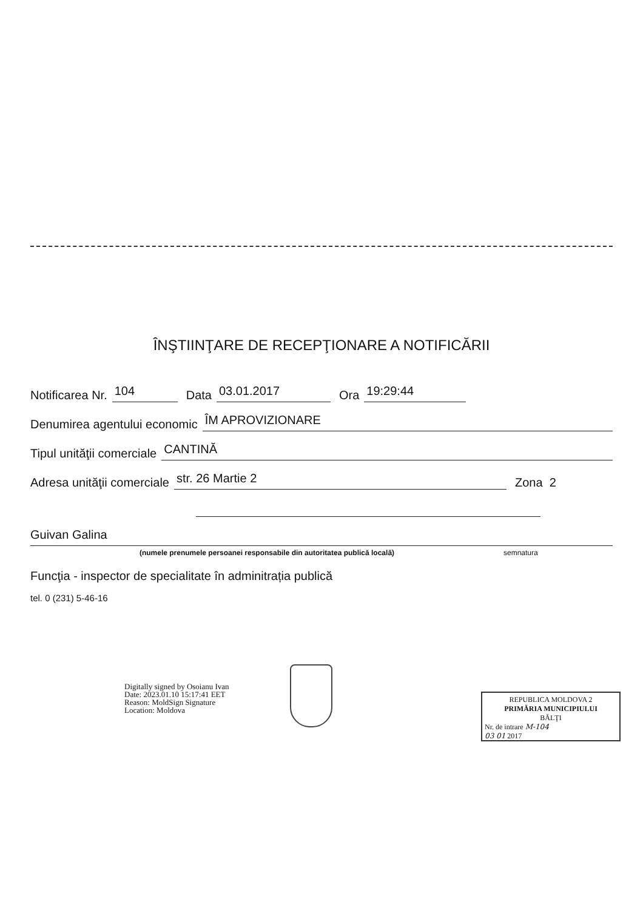ÎNŞTIINŢARE DE RECEPŢIONARE A NOTIFICĂRII
Notificarea Nr. 104 Data 03.01.2017 Ora 19:29:44
Denumirea agentului economic ÎM APROVIZIONARE
Tipul unităţii comerciale CANTINĂ
Adresa unităţii comerciale str. 26 Martie 2 Zona 2
Guivan Galina
(numele prenumele persoanei responsabile din autoritatea publică locală)
semnatura
Funcţia - inspector de specialitate în adminitrația publică
tel. 0 (231) 5-46-16
Digitally signed by Osoianu Ivan
Date: 2023.01.10 15:17:41 EET
Reason: MoldSign Signature
Location: Moldova
REPUBLICA MOLDOVA 2
PRIMĂRIA MUNICIPIULUI
BĂLŢI
Nr. de intrare M-104
03 01 2017